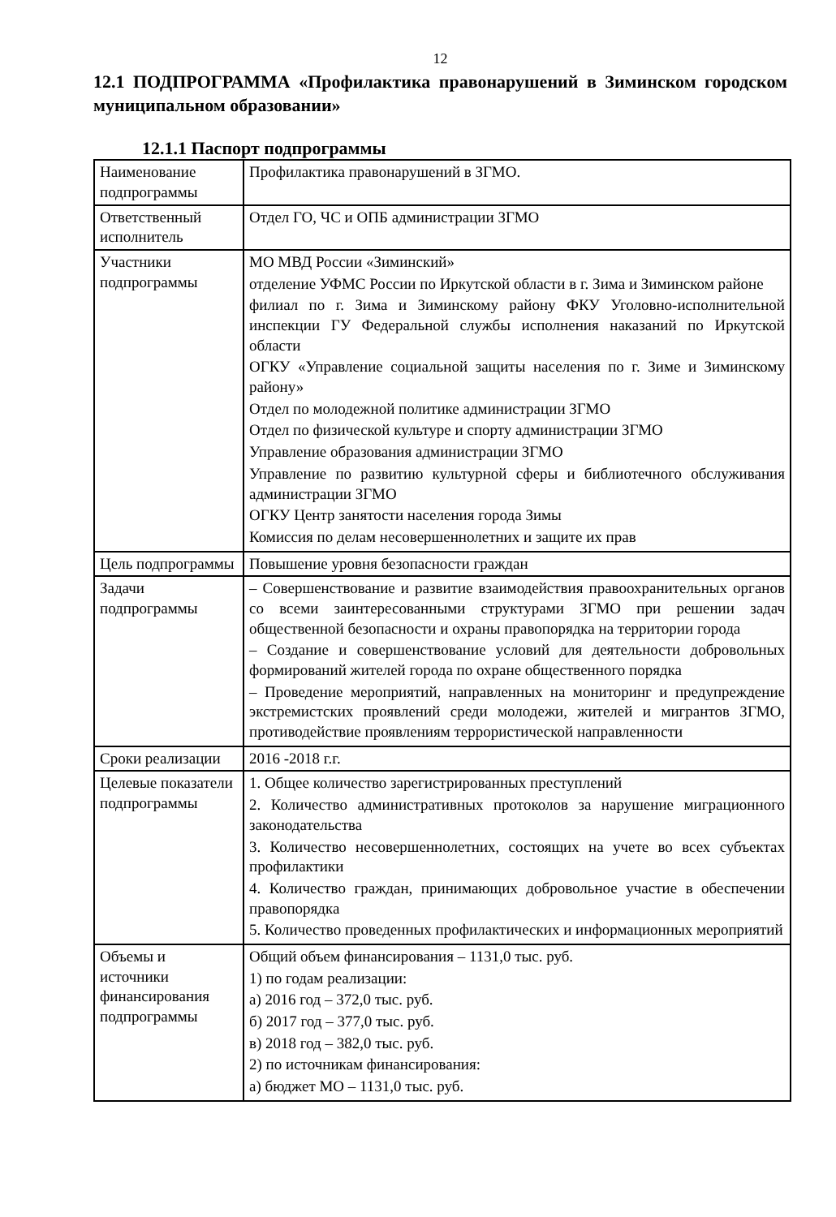12
12.1 ПОДПРОГРАММА «Профилактика правонарушений в Зиминском городском муниципальном образовании»
12.1.1 Паспорт подпрограммы
| Наименование подпрограммы | Профилактика правонарушений в ЗГМО. |
| Ответственный исполнитель | Отдел ГО, ЧС и ОПБ администрации ЗГМО |
| Участники подпрограммы | МО МВД России «Зиминский» отделение УФМС России по Иркутской области в г. Зима и Зиминском районе филиал по г. Зима и Зиминскому району ФКУ Уголовно-исполнительной инспекции ГУ Федеральной службы исполнения наказаний по Иркутской области ОГКУ «Управление социальной защиты населения по г. Зиме и Зиминскому району» Отдел по молодежной политике администрации ЗГМО Отдел по физической культуре и спорту администрации ЗГМО Управление образования администрации ЗГМО Управление по развитию культурной сферы и библиотечного обслуживания администрации ЗГМО ОГКУ Центр занятости населения города Зимы Комиссия по делам несовершеннолетних и защите их прав |
| Цель подпрограммы | Повышение уровня безопасности граждан |
| Задачи подпрограммы | – Совершенствование и развитие взаимодействия правоохранительных органов со всеми заинтересованными структурами ЗГМО при решении задач общественной безопасности и охраны правопорядка на территории города – Создание и совершенствование условий для деятельности добровольных формирований жителей города по охране общественного порядка – Проведение мероприятий, направленных на мониторинг и предупреждение экстремистских проявлений среди молодежи, жителей и мигрантов ЗГМО, противодействие проявлениям террористической направленности |
| Сроки реализации | 2016 -2018 г.г. |
| Целевые показатели подпрограммы | 1. Общее количество зарегистрированных преступлений 2. Количество административных протоколов за нарушение миграционного законодательства 3. Количество несовершеннолетних, состоящих на учете во всех субъектах профилактики 4. Количество граждан, принимающих добровольное участие в обеспечении правопорядка 5. Количество проведенных профилактических и информационных мероприятий |
| Объемы и источники финансирования подпрограммы | Общий объем финансирования – 1131,0 тыс. руб. 1) по годам реализации: а) 2016 год – 372,0 тыс. руб. б) 2017 год – 377,0 тыс. руб. в) 2018 год – 382,0 тыс. руб. 2) по источникам финансирования: а) бюджет МО – 1131,0 тыс. руб. |